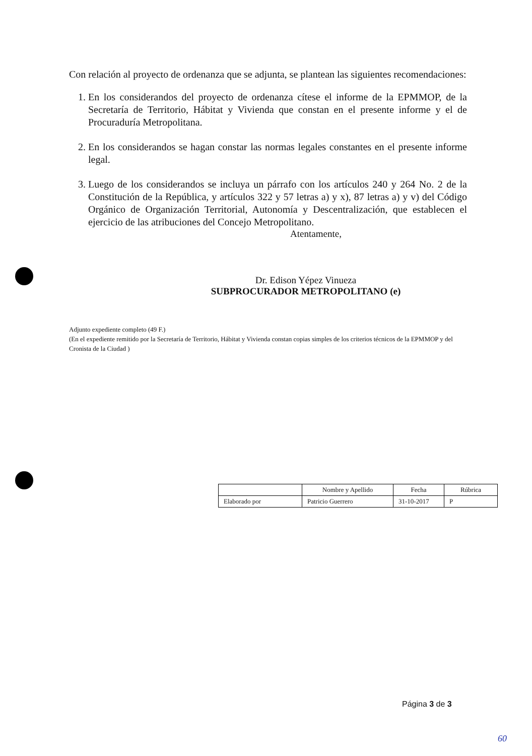Con relación al proyecto de ordenanza que se adjunta, se plantean las siguientes recomendaciones:
1. En los considerandos del proyecto de ordenanza cítese el informe de la EPMMOP, de la Secretaría de Territorio, Hábitat y Vivienda que constan en el presente informe y el de Procuraduría Metropolitana.
2. En los considerandos se hagan constar las normas legales constantes en el presente informe legal.
3. Luego de los considerandos se incluya un párrafo con los artículos 240 y 264 No. 2 de la Constitución de la República, y artículos 322 y 57 letras a) y x), 87 letras a) y v) del Código Orgánico de Organización Territorial, Autonomía y Descentralización, que establecen el ejercicio de las atribuciones del Concejo Metropolitano.
Atentamente,
Dr. Edison Yépez Vinueza
SUBPROCURADOR METROPOLITANO (e)
Adjunto expediente completo (49 F.)
(En el expediente remitido por la Secretaría de Territorio, Hábitat y Vivienda constan copias simples de los criterios técnicos de la EPMMOP y del Cronista de la Ciudad )
| | Nombre y Apellido | Fecha | Rúbrica |
| --- | --- | --- | --- |
| Elaborado por | Patricio Guerrero | 31-10-2017 | P |
Página 3 de 3
60